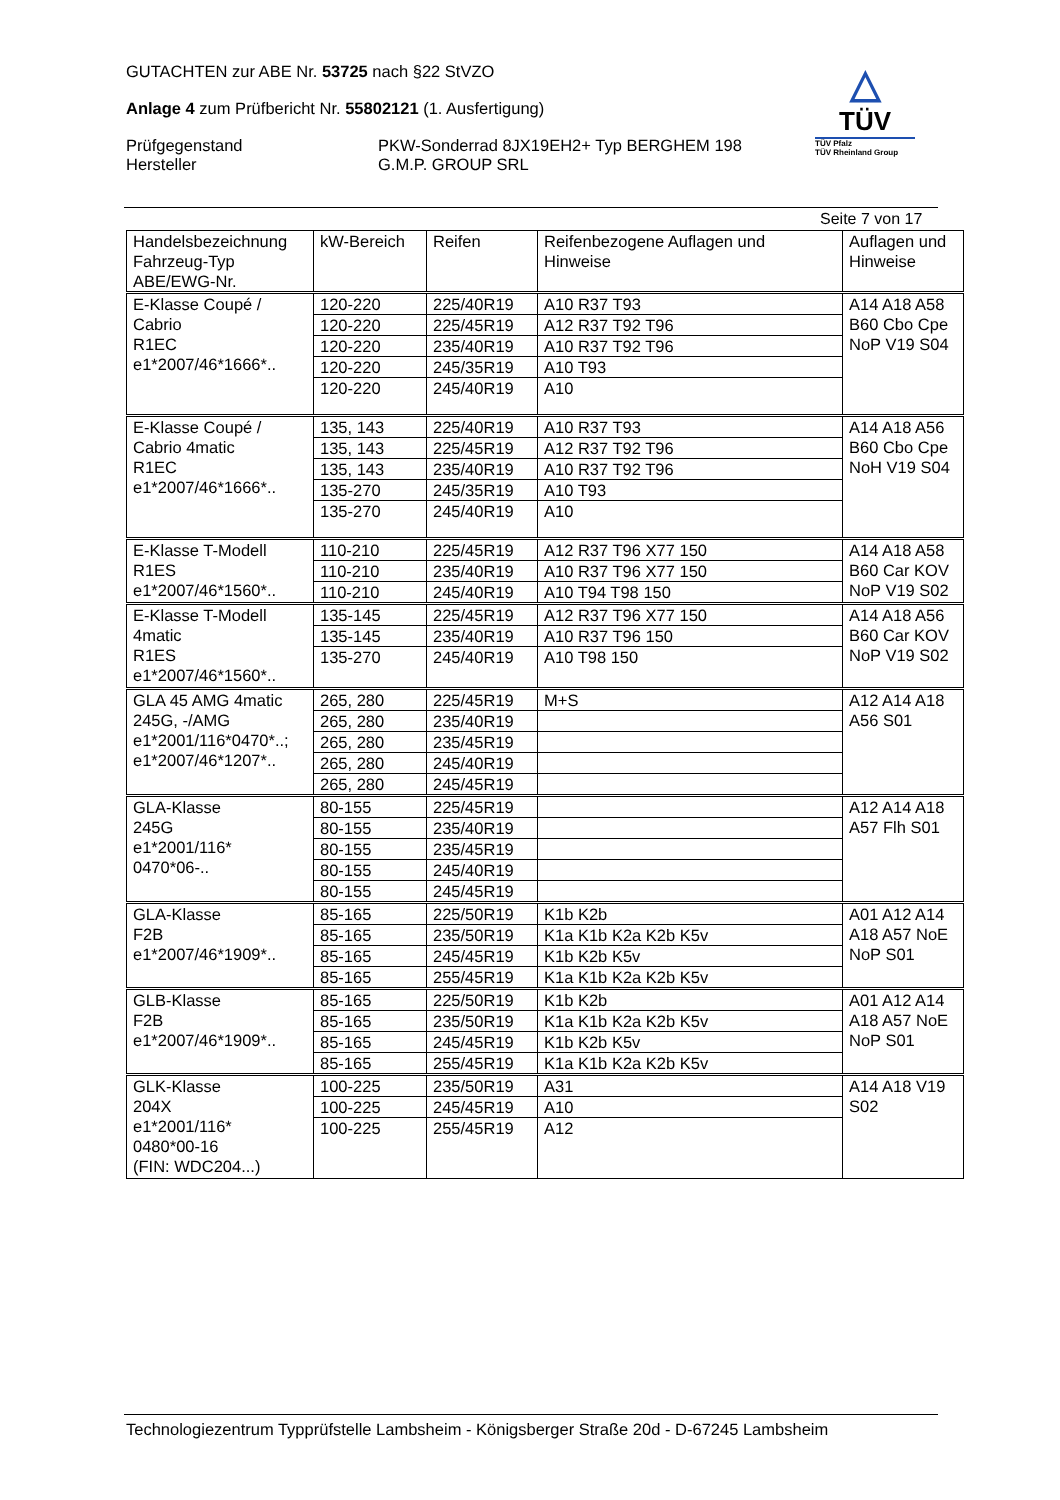GUTACHTEN zur ABE Nr. 53725 nach §22 StVZO
Anlage 4 zum Prüfbericht Nr. 55802121 (1. Ausfertigung)
Prüfgegenstand
Hersteller
PKW-Sonderrad 8JX19EH2+ Typ BERGHEM 198
G.M.P. GROUP SRL
△
TÜV
TÜV Pfalz
TÜV Rheinland Group
Seite 7 von 17
| Handelsbezeichnung Fahrzeug-Typ ABE/EWG-Nr. | kW-Bereich | Reifen | Reifenbezogene Auflagen und Hinweise | Auflagen und Hinweise |
| --- | --- | --- | --- | --- |
| E-Klasse Coupé / Cabrio R1EC e1*2007/46*1666*.. | 120-220 | 225/40R19 | A10 R37 T93 | A14 A18 A58 B60 Cbo Cpe NoP V19 S04 |
| | 120-220 | 225/45R19 | A12 R37 T92 T96 | |
| | 120-220 | 235/40R19 | A10 R37 T92 T96 | |
| | 120-220 | 245/35R19 | A10 T93 | |
| | 120-220 | 245/40R19 | A10 | |
| E-Klasse Coupé / Cabrio 4matic R1EC e1*2007/46*1666*.. | 135, 143 | 225/40R19 | A10 R37 T93 | A14 A18 A56 B60 Cbo Cpe NoH V19 S04 |
| | 135, 143 | 225/45R19 | A12 R37 T92 T96 | |
| | 135, 143 | 235/40R19 | A10 R37 T92 T96 | |
| | 135-270 | 245/35R19 | A10 T93 | |
| | 135-270 | 245/40R19 | A10 | |
| E-Klasse T-Modell R1ES e1*2007/46*1560*.. | 110-210 | 225/45R19 | A12 R37 T96 X77 150 | A14 A18 A58 B60 Car KOV NoP V19 S02 |
| | 110-210 | 235/40R19 | A10 R37 T96 X77 150 | |
| | 110-210 | 245/40R19 | A10 T94 T98 150 | |
| E-Klasse T-Modell 4matic R1ES e1*2007/46*1560*.. | 135-145 | 225/45R19 | A12 R37 T96 X77 150 | A14 A18 A56 B60 Car KOV NoP V19 S02 |
| | 135-145 | 235/40R19 | A10 R37 T96 150 | |
| | 135-270 | 245/40R19 | A10 T98 150 | |
| GLA 45 AMG 4matic 245G, -/AMG e1*2001/116*0470*..; e1*2007/46*1207*.. | 265, 280 | 225/45R19 | M+S | A12 A14 A18 A56 S01 |
| | 265, 280 | 235/40R19 | | |
| | 265, 280 | 235/45R19 | | |
| | 265, 280 | 245/40R19 | | |
| | 265, 280 | 245/45R19 | | |
| GLA-Klasse 245G e1*2001/116* 0470*06-.. | 80-155 | 225/45R19 | | A12 A14 A18 A57 Flh S01 |
| | 80-155 | 235/40R19 | | |
| | 80-155 | 235/45R19 | | |
| | 80-155 | 245/40R19 | | |
| | 80-155 | 245/45R19 | | |
| GLA-Klasse F2B e1*2007/46*1909*.. | 85-165 | 225/50R19 | K1b K2b | A01 A12 A14 A18 A57 NoE NoP S01 |
| | 85-165 | 235/50R19 | K1a K1b K2a K2b K5v | |
| | 85-165 | 245/45R19 | K1b K2b K5v | |
| | 85-165 | 255/45R19 | K1a K1b K2a K2b K5v | |
| GLB-Klasse F2B e1*2007/46*1909*.. | 85-165 | 225/50R19 | K1b K2b | A01 A12 A14 A18 A57 NoE NoP S01 |
| | 85-165 | 235/50R19 | K1a K1b K2a K2b K5v | |
| | 85-165 | 245/45R19 | K1b K2b K5v | |
| | 85-165 | 255/45R19 | K1a K1b K2a K2b K5v | |
| GLK-Klasse 204X e1*2001/116* 0480*00-16 (FIN: WDC204...) | 100-225 | 235/50R19 | A31 | A14 A18 V19 S02 |
| | 100-225 | 245/45R19 | A10 | |
| | 100-225 | 255/45R19 | A12 | |
Technologiezentrum Typprüfstelle Lambsheim - Königsberger Straße 20d - D-67245 Lambsheim